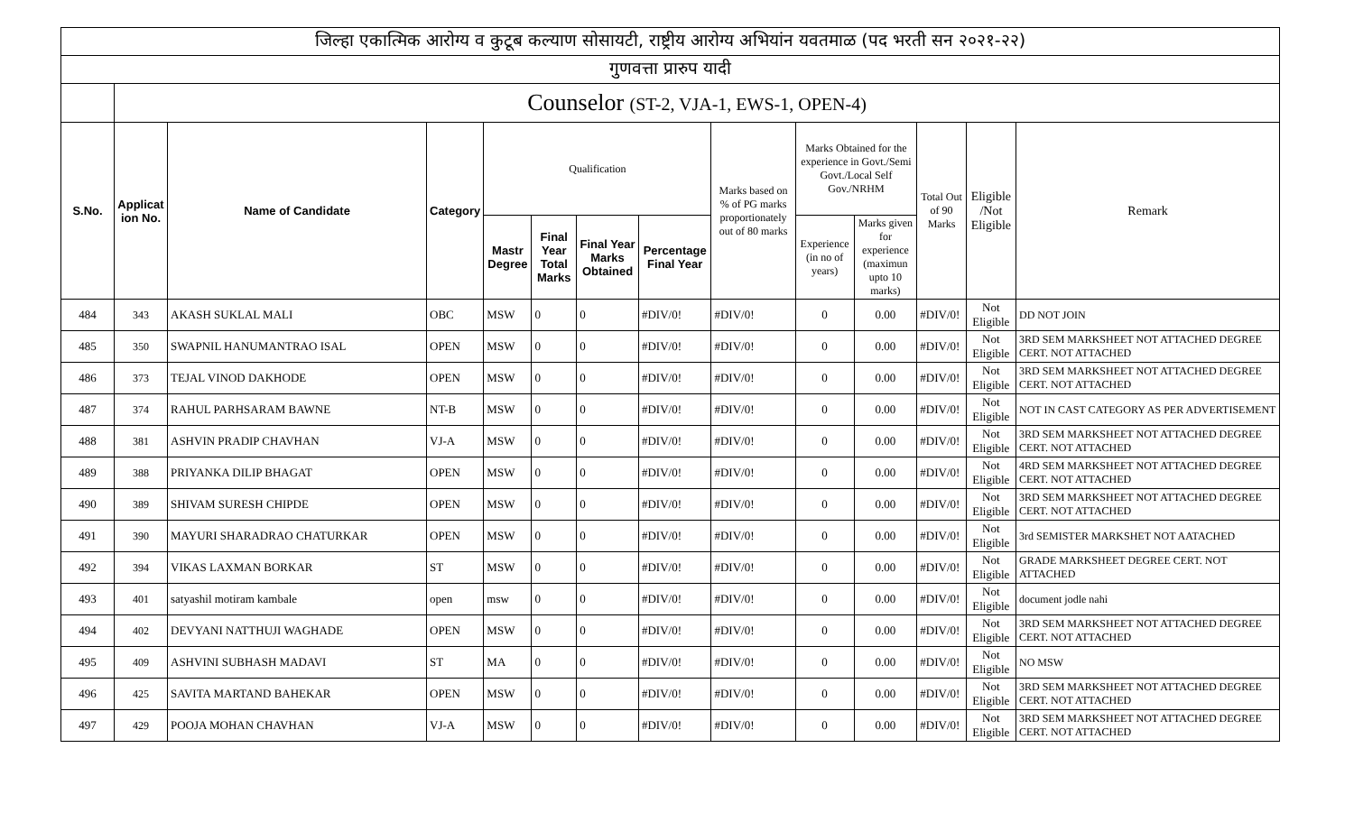| जिल्हा एकात्मिक आरोग्य व कुटूब कल्याण सोसायटी, राष्ट्रीय आरोग्य अभियांन यवतमाळ (पद भरती सन २०२१-२२) | | | | | | | | | | | | | |
| गुणवत्ता प्रारुप यादी | | | | | | | | | | | | | |
| | Counselor (ST-2, VJA-1, EWS-1, OPEN-4) | | | | | | | | | | | | |
| S.No. | Applicat ion No. | Name of Candidate | Category | Qualification | | | | Marks based on % of PG marks proportionately out of 80 marks | Marks Obtained for the experience in Govt./Semi Govt./Local Self Gov./NRHM | | Total Out of 90 Marks | Eligible /Not Eligible | Remark |
| | | | | Mastr Degree | Final Year Total Marks | Final Year Marks Obtained | Percentage Final Year | | Experience (in no of years) | Marks given for experience (maximun upto 10 marks) | | | |
| 484 | 343 | AKASH SUKLAL MALI | OBC | MSW | 0 | 0 | #DIV/0! | #DIV/0! | 0 | 0.00 | #DIV/0! | Not Eligible | DD NOT JOIN |
| 485 | 350 | SWAPNIL HANUMANTRAO ISAL | OPEN | MSW | 0 | 0 | #DIV/0! | #DIV/0! | 0 | 0.00 | #DIV/0! | Not Eligible | 3RD SEM MARKSHEET NOT ATTACHED DEGREE CERT. NOT ATTACHED |
| 486 | 373 | TEJAL VINOD DAKHODE | OPEN | MSW | 0 | 0 | #DIV/0! | #DIV/0! | 0 | 0.00 | #DIV/0! | Not Eligible | 3RD SEM MARKSHEET NOT ATTACHED DEGREE CERT. NOT ATTACHED |
| 487 | 374 | RAHUL PARHSARAM BAWNE | NT-B | MSW | 0 | 0 | #DIV/0! | #DIV/0! | 0 | 0.00 | #DIV/0! | Not Eligible | NOT IN CAST CATEGORY AS PER ADVERTISEMENT |
| 488 | 381 | ASHVIN PRADIP CHAVHAN | VJ-A | MSW | 0 | 0 | #DIV/0! | #DIV/0! | 0 | 0.00 | #DIV/0! | Not Eligible | 3RD SEM MARKSHEET NOT ATTACHED DEGREE CERT. NOT ATTACHED |
| 489 | 388 | PRIYANKA DILIP BHAGAT | OPEN | MSW | 0 | 0 | #DIV/0! | #DIV/0! | 0 | 0.00 | #DIV/0! | Not Eligible | 4RD SEM MARKSHEET NOT ATTACHED DEGREE CERT. NOT ATTACHED |
| 490 | 389 | SHIVAM SURESH CHIPDE | OPEN | MSW | 0 | 0 | #DIV/0! | #DIV/0! | 0 | 0.00 | #DIV/0! | Not Eligible | 3RD SEM MARKSHEET NOT ATTACHED DEGREE CERT. NOT ATTACHED |
| 491 | 390 | MAYURI SHARADRAO CHATURKAR | OPEN | MSW | 0 | 0 | #DIV/0! | #DIV/0! | 0 | 0.00 | #DIV/0! | Not Eligible | 3rd SEMISTER MARKSHET NOT AATACHED |
| 492 | 394 | VIKAS LAXMAN BORKAR | ST | MSW | 0 | 0 | #DIV/0! | #DIV/0! | 0 | 0.00 | #DIV/0! | Not Eligible | GRADE MARKSHEET DEGREE CERT. NOT ATTACHED |
| 493 | 401 | satyashil motiram kambale | open | msw | 0 | 0 | #DIV/0! | #DIV/0! | 0 | 0.00 | #DIV/0! | Not Eligible | document jodle nahi |
| 494 | 402 | DEVYANI NATTHUJI WAGHADE | OPEN | MSW | 0 | 0 | #DIV/0! | #DIV/0! | 0 | 0.00 | #DIV/0! | Not Eligible | 3RD SEM MARKSHEET NOT ATTACHED DEGREE CERT. NOT ATTACHED |
| 495 | 409 | ASHVINI SUBHASH MADAVI | ST | MA | 0 | 0 | #DIV/0! | #DIV/0! | 0 | 0.00 | #DIV/0! | Not Eligible | NO MSW |
| 496 | 425 | SAVITA MARTAND BAHEKAR | OPEN | MSW | 0 | 0 | #DIV/0! | #DIV/0! | 0 | 0.00 | #DIV/0! | Not Eligible | 3RD SEM MARKSHEET NOT ATTACHED DEGREE CERT. NOT ATTACHED |
| 497 | 429 | POOJA MOHAN CHAVHAN | VJ-A | MSW | 0 | 0 | #DIV/0! | #DIV/0! | 0 | 0.00 | #DIV/0! | Not Eligible | 3RD SEM MARKSHEET NOT ATTACHED DEGREE CERT. NOT ATTACHED |